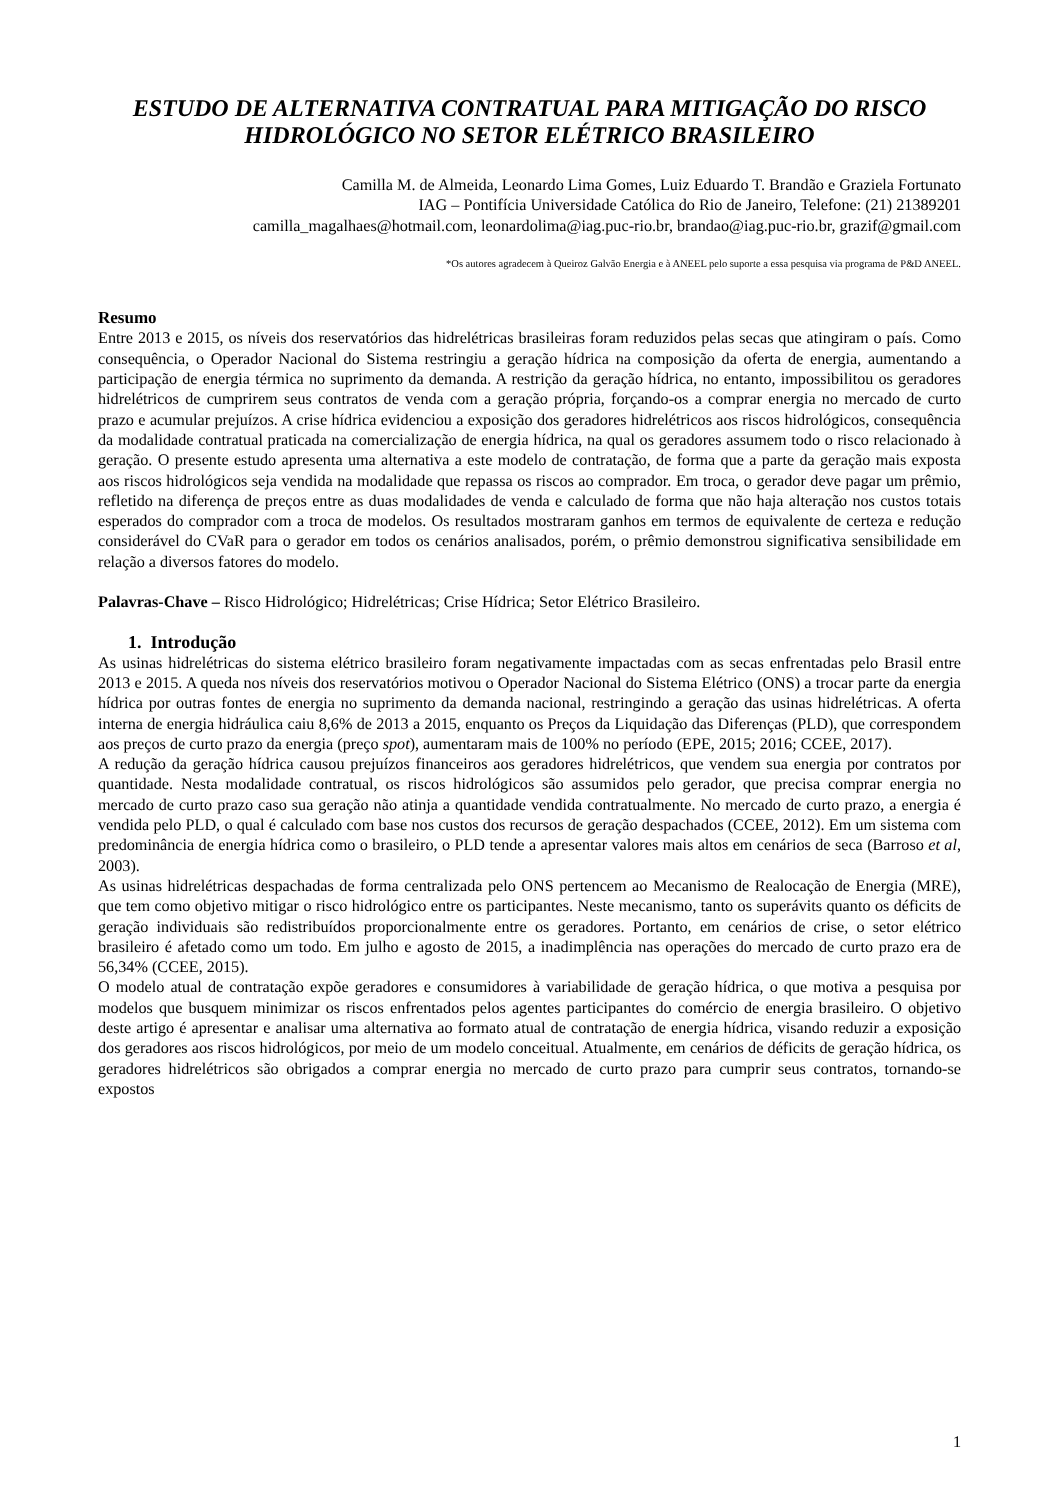ESTUDO DE ALTERNATIVA CONTRATUAL PARA MITIGAÇÃO DO RISCO HIDROLÓGICO NO SETOR ELÉTRICO BRASILEIRO
Camilla M. de Almeida, Leonardo Lima Gomes, Luiz Eduardo T. Brandão e Graziela Fortunato
IAG – Pontifícia Universidade Católica do Rio de Janeiro, Telefone: (21) 21389201
camilla_magalhaes@hotmail.com, leonardolima@iag.puc-rio.br, brandao@iag.puc-rio.br, grazif@gmail.com
*Os autores agradecem à Queiroz Galvão Energia e à ANEEL pelo suporte a essa pesquisa via programa de P&D ANEEL.
Resumo
Entre 2013 e 2015, os níveis dos reservatórios das hidrelétricas brasileiras foram reduzidos pelas secas que atingiram o país. Como consequência, o Operador Nacional do Sistema restringiu a geração hídrica na composição da oferta de energia, aumentando a participação de energia térmica no suprimento da demanda. A restrição da geração hídrica, no entanto, impossibilitou os geradores hidrelétricos de cumprirem seus contratos de venda com a geração própria, forçando-os a comprar energia no mercado de curto prazo e acumular prejuízos. A crise hídrica evidenciou a exposição dos geradores hidrelétricos aos riscos hidrológicos, consequência da modalidade contratual praticada na comercialização de energia hídrica, na qual os geradores assumem todo o risco relacionado à geração. O presente estudo apresenta uma alternativa a este modelo de contratação, de forma que a parte da geração mais exposta aos riscos hidrológicos seja vendida na modalidade que repassa os riscos ao comprador. Em troca, o gerador deve pagar um prêmio, refletido na diferença de preços entre as duas modalidades de venda e calculado de forma que não haja alteração nos custos totais esperados do comprador com a troca de modelos. Os resultados mostraram ganhos em termos de equivalente de certeza e redução considerável do CVaR para o gerador em todos os cenários analisados, porém, o prêmio demonstrou significativa sensibilidade em relação a diversos fatores do modelo.
Palavras-Chave – Risco Hidrológico; Hidrelétricas; Crise Hídrica; Setor Elétrico Brasileiro.
1. Introdução
As usinas hidrelétricas do sistema elétrico brasileiro foram negativamente impactadas com as secas enfrentadas pelo Brasil entre 2013 e 2015. A queda nos níveis dos reservatórios motivou o Operador Nacional do Sistema Elétrico (ONS) a trocar parte da energia hídrica por outras fontes de energia no suprimento da demanda nacional, restringindo a geração das usinas hidrelétricas. A oferta interna de energia hidráulica caiu 8,6% de 2013 a 2015, enquanto os Preços da Liquidação das Diferenças (PLD), que correspondem aos preços de curto prazo da energia (preço spot), aumentaram mais de 100% no período (EPE, 2015; 2016; CCEE, 2017).
A redução da geração hídrica causou prejuízos financeiros aos geradores hidrelétricos, que vendem sua energia por contratos por quantidade. Nesta modalidade contratual, os riscos hidrológicos são assumidos pelo gerador, que precisa comprar energia no mercado de curto prazo caso sua geração não atinja a quantidade vendida contratualmente. No mercado de curto prazo, a energia é vendida pelo PLD, o qual é calculado com base nos custos dos recursos de geração despachados (CCEE, 2012). Em um sistema com predominância de energia hídrica como o brasileiro, o PLD tende a apresentar valores mais altos em cenários de seca (Barroso et al, 2003).
As usinas hidrelétricas despachadas de forma centralizada pelo ONS pertencem ao Mecanismo de Realocação de Energia (MRE), que tem como objetivo mitigar o risco hidrológico entre os participantes. Neste mecanismo, tanto os superávits quanto os déficits de geração individuais são redistribuídos proporcionalmente entre os geradores. Portanto, em cenários de crise, o setor elétrico brasileiro é afetado como um todo. Em julho e agosto de 2015, a inadimplência nas operações do mercado de curto prazo era de 56,34% (CCEE, 2015).
O modelo atual de contratação expõe geradores e consumidores à variabilidade de geração hídrica, o que motiva a pesquisa por modelos que busquem minimizar os riscos enfrentados pelos agentes participantes do comércio de energia brasileiro. O objetivo deste artigo é apresentar e analisar uma alternativa ao formato atual de contratação de energia hídrica, visando reduzir a exposição dos geradores aos riscos hidrológicos, por meio de um modelo conceitual. Atualmente, em cenários de déficits de geração hídrica, os geradores hidrelétricos são obrigados a comprar energia no mercado de curto prazo para cumprir seus contratos, tornando-se expostos
1